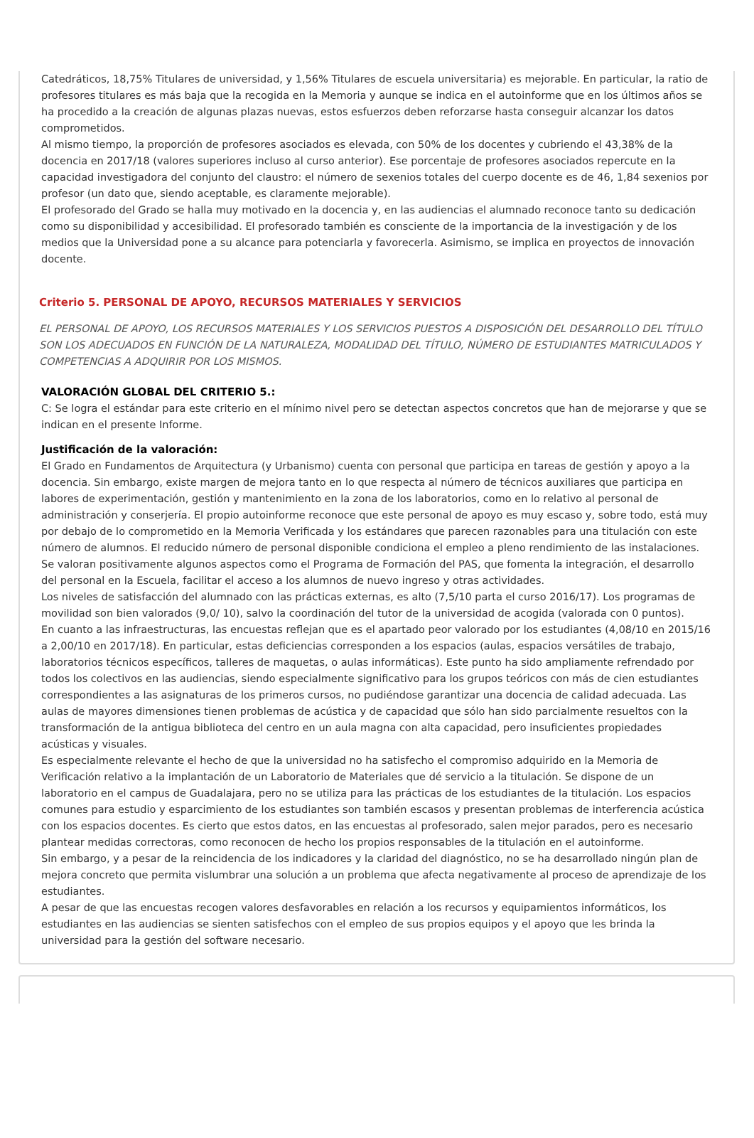Catedráticos, 18,75% Titulares de universidad, y 1,56% Titulares de escuela universitaria) es mejorable. En particular, la ratio de profesores titulares es más baja que la recogida en la Memoria y aunque se indica en el autoinforme que en los últimos años se ha procedido a la creación de algunas plazas nuevas, estos esfuerzos deben reforzarse hasta conseguir alcanzar los datos comprometidos.
Al mismo tiempo, la proporción de profesores asociados es elevada, con 50% de los docentes y cubriendo el 43,38% de la docencia en 2017/18 (valores superiores incluso al curso anterior). Ese porcentaje de profesores asociados repercute en la capacidad investigadora del conjunto del claustro: el número de sexenios totales del cuerpo docente es de 46, 1,84 sexenios por profesor (un dato que, siendo aceptable, es claramente mejorable).
El profesorado del Grado se halla muy motivado en la docencia y, en las audiencias el alumnado reconoce tanto su dedicación como su disponibilidad y accesibilidad. El profesorado también es consciente de la importancia de la investigación y de los medios que la Universidad pone a su alcance para potenciarla y favorecerla. Asimismo, se implica en proyectos de innovación docente.
Criterio 5. PERSONAL DE APOYO, RECURSOS MATERIALES Y SERVICIOS
EL PERSONAL DE APOYO, LOS RECURSOS MATERIALES Y LOS SERVICIOS PUESTOS A DISPOSICIÓN DEL DESARROLLO DEL TÍTULO SON LOS ADECUADOS EN FUNCIÓN DE LA NATURALEZA, MODALIDAD DEL TÍTULO, NÚMERO DE ESTUDIANTES MATRICULADOS Y COMPETENCIAS A ADQUIRIR POR LOS MISMOS.
VALORACIÓN GLOBAL DEL CRITERIO 5.:
C: Se logra el estándar para este criterio en el mínimo nivel pero se detectan aspectos concretos que han de mejorarse y que se indican en el presente Informe.
Justificación de la valoración:
El Grado en Fundamentos de Arquitectura (y Urbanismo) cuenta con personal que participa en tareas de gestión y apoyo a la docencia. Sin embargo, existe margen de mejora tanto en lo que respecta al número de técnicos auxiliares que participa en labores de experimentación, gestión y mantenimiento en la zona de los laboratorios, como en lo relativo al personal de administración y conserjería. El propio autoinforme reconoce que este personal de apoyo es muy escaso y, sobre todo, está muy por debajo de lo comprometido en la Memoria Verificada y los estándares que parecen razonables para una titulación con este número de alumnos. El reducido número de personal disponible condiciona el empleo a pleno rendimiento de las instalaciones.
Se valoran positivamente algunos aspectos como el Programa de Formación del PAS, que fomenta la integración, el desarrollo del personal en la Escuela, facilitar el acceso a los alumnos de nuevo ingreso y otras actividades.
Los niveles de satisfacción del alumnado con las prácticas externas, es alto (7,5/10 parta el curso 2016/17). Los programas de movilidad son bien valorados (9,0/ 10), salvo la coordinación del tutor de la universidad de acogida (valorada con 0 puntos).
En cuanto a las infraestructuras, las encuestas reflejan que es el apartado peor valorado por los estudiantes (4,08/10 en 2015/16 a 2,00/10 en 2017/18). En particular, estas deficiencias corresponden a los espacios (aulas, espacios versátiles de trabajo, laboratorios técnicos específicos, talleres de maquetas, o aulas informáticas). Este punto ha sido ampliamente refrendado por todos los colectivos en las audiencias, siendo especialmente significativo para los grupos teóricos con más de cien estudiantes correspondientes a las asignaturas de los primeros cursos, no pudiéndose garantizar una docencia de calidad adecuada. Las aulas de mayores dimensiones tienen problemas de acústica y de capacidad que sólo han sido parcialmente resueltos con la transformación de la antigua biblioteca del centro en un aula magna con alta capacidad, pero insuficientes propiedades acústicas y visuales.
Es especialmente relevante el hecho de que la universidad no ha satisfecho el compromiso adquirido en la Memoria de Verificación relativo a la implantación de un Laboratorio de Materiales que dé servicio a la titulación. Se dispone de un laboratorio en el campus de Guadalajara, pero no se utiliza para las prácticas de los estudiantes de la titulación. Los espacios comunes para estudio y esparcimiento de los estudiantes son también escasos y presentan problemas de interferencia acústica con los espacios docentes. Es cierto que estos datos, en las encuestas al profesorado, salen mejor parados, pero es necesario plantear medidas correctoras, como reconocen de hecho los propios responsables de la titulación en el autoinforme.
Sin embargo, y a pesar de la reincidencia de los indicadores y la claridad del diagnóstico, no se ha desarrollado ningún plan de mejora concreto que permita vislumbrar una solución a un problema que afecta negativamente al proceso de aprendizaje de los estudiantes.
A pesar de que las encuestas recogen valores desfavorables en relación a los recursos y equipamientos informáticos, los estudiantes en las audiencias se sienten satisfechos con el empleo de sus propios equipos y el apoyo que les brinda la universidad para la gestión del software necesario.